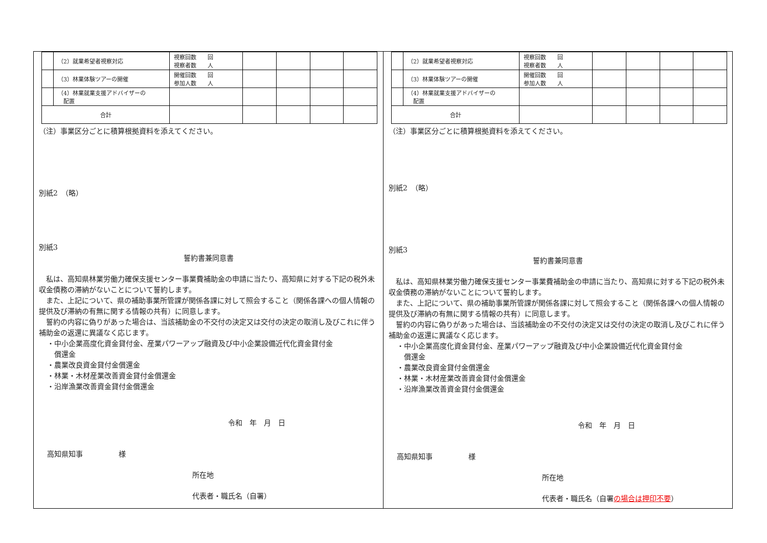| | （2）就業希望者視察対応 | 視察回数 回 視察者数 人 | | | | |
| | （3）林業体験ツアーの開催 | 開催回数 回 参加人数 人 | | | | |
| | （4）林業就業支援アドバイザーの 配置 | | | | | |
| 合計 | | | | | | |
（注）事業区分ごとに積算根拠資料を添えてください。
別紙2　（略）
別紙3
誓約書兼同意書
　私は、高知県林業労働力確保支援センター事業費補助金の申請に当たり、高知県に対する下記の税外未収金債務の滞納がないことについて誓約します。
　また、上記について、県の補助事業所管課が関係各課に対して照会すること（関係各課への個人情報の提供及び滞納の有無に関する情報の共有）に同意します。
　誓約の内容に偽りがあった場合は、当該補助金の不交付の決定又は交付の決定の取消し及びこれに伴う補助金の返還に異議なく応じます。
・中小企業高度化資金貸付金、産業パワーアップ融資及び中小企業設備近代化資金貸付金
　償還金
・農業改良資金貸付金償還金
・林業・木材産業改善資金貸付金償還金
・沿岸漁業改善資金貸付金償還金
令和　年　月　日
高知県知事　　　　　様
所在地
代表者・職氏名（自署）
| | （2）就業希望者視察対応 | 視察回数 回 視察者数 人 | | | | |
| | （3）林業体験ツアーの開催 | 開催回数 回 参加人数 人 | | | | |
| | （4）林業就業支援アドバイザーの 配置 | | | | | |
| 合計 | | | | | | |
（注）事業区分ごとに積算根拠資料を添えてください。
別紙2　（略）
別紙3
誓約書兼同意書
　私は、高知県林業労働力確保支援センター事業費補助金の申請に当たり、高知県に対する下記の税外未収金債務の滞納がないことについて誓約します。
　また、上記について、県の補助事業所管課が関係各課に対して照会すること（関係各課への個人情報の提供及び滞納の有無に関する情報の共有）に同意します。
　誓約の内容に偽りがあった場合は、当該補助金の不交付の決定又は交付の決定の取消し及びこれに伴う補助金の返還に異議なく応じます。
・中小企業高度化資金貸付金、産業パワーアップ融資及び中小企業設備近代化資金貸付金
　償還金
・農業改良資金貸付金償還金
・林業・木材産業改善資金貸付金償還金
・沿岸漁業改善資金貸付金償還金
令和　年　月　日
高知県知事　　　　　様
所在地
代表者・職氏名（自署の場合は押印不要）